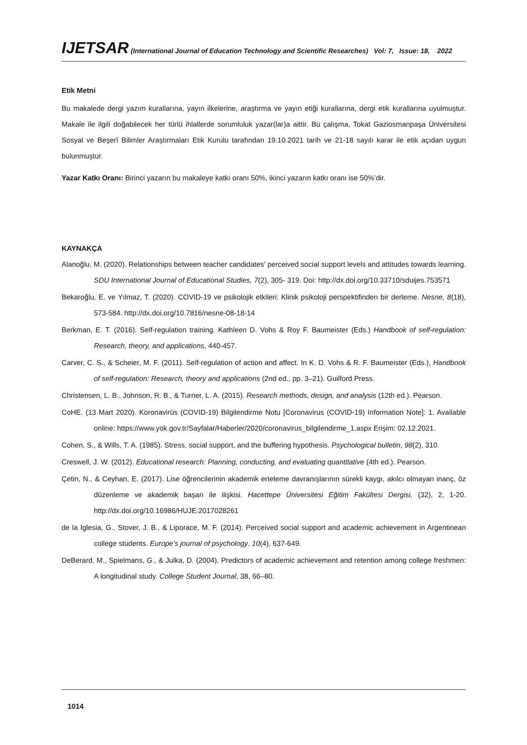IJETSAR (International Journal of Education Technology and Scientific Researches) Vol: 7, Issue: 18, 2022
Etik Metni
Bu makalede dergi yazım kurallarına, yayın ilkelerine, araştırma ve yayın etiği kurallarına, dergi etik kurallarına uyulmuştur. Makale ile ilgili doğabilecek her türlü ihlallerde sorumluluk yazar(lar)a aittir. Bu çalışma, Tokat Gaziosmanpaşa Üniversitesi Sosyal ve Beşerî Bilimler Araştırmaları Etik Kurulu tarafından 19.10.2021 tarih ve 21-18 sayılı karar ile etik açıdan uygun bulunmuştur.
Yazar Katkı Oranı: Birinci yazarın bu makaleye katkı oranı 50%, ikinci yazarın katkı oranı ise 50%’dir.
KAYNAKÇA
Alanoğlu, M. (2020). Relationships between teacher candidates' perceived social support levels and attitudes towards learning. SDU International Journal of Educational Studies, 7(2), 305- 319. Doi: http://dx.doi.org/10.33710/sduijes.753571
Bekaroğlu, E. ve Yılmaz, T. (2020). COVID-19 ve psikolojik etkileri: Klinik psikoloji perspektifinden bir derleme. Nesne, 8(18), 573-584. http://dx.doi.org/10.7816/nesne-08-18-14
Berkman, E. T. (2016). Self-regulation training. Kathleen D. Vohs & Roy F. Baumeister (Eds.) Handbook of self-regulation: Research, theory, and applications, 440-457.
Carver, C. S., & Scheier, M. F. (2011). Self-regulation of action and affect. In K. D. Vohs & R. F. Baumeister (Eds.), Handbook of self-regulation: Research, theory and applications (2nd ed., pp. 3–21). Guilford Press.
Christensen, L. B., Johnson, R. B., & Turner, L. A. (2015). Research methods, design, and analysis (12th ed.). Pearson.
CoHE. (13 Mart 2020). Koronavirüs (COVID-19) Bilgilendirme Notu [Coronavirus (COVID-19) Information Note]: 1. Available online: https://www.yok.gov.tr/Sayfalar/Haberler/2020/coronavirus_bilgilendirme_1.aspx Erişim: 02.12.2021.
Cohen, S., & Wills, T. A. (1985). Stress, social support, and the buffering hypothesis. Psychological bulletin, 98(2), 310.
Creswell, J. W. (2012). Educational research: Planning, conducting, and evaluating quantitative (4th ed.). Pearson.
Çetin, N., & Ceyhan, E. (2017). Lise öğrencilerinin akademik erteleme davranışlarının sürekli kaygı, akılcı olmayan inanç, öz düzenleme ve akademik başarı ile ilişkisi. Hacettepe Üniversitesi Eğitim Fakültesi Dergisi, (32), 2, 1-20. http://dx.doi.org/10.16986/HUJE.2017028261
de la Iglesia, G., Stover, J. B., & Liporace, M. F. (2014). Perceived social support and academic achievement in Argentinean college students. Europe’s journal of psychology, 10(4), 637-649.
DeBerard, M., Spielmans, G., & Julka, D. (2004). Predictors of academic achievement and retention among college freshmen: A longitudinal study. College Student Journal, 38, 66–80.
1014